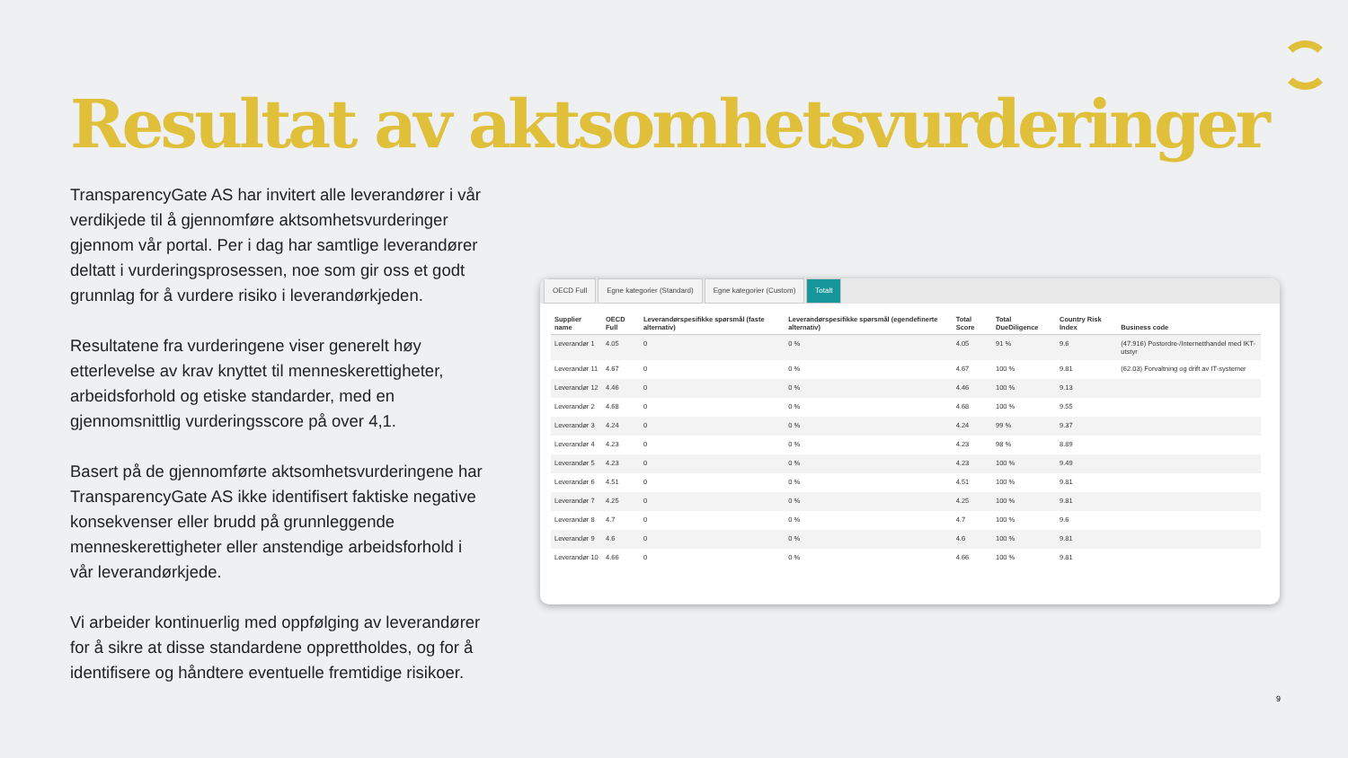Resultat av aktsomhetsvurderinger
TransparencyGate AS har invitert alle leverandører i vår verdikjede til å gjennomføre aktsomhetsvurderinger gjennom vår portal. Per i dag har samtlige leverandører deltatt i vurderingsprosessen, noe som gir oss et godt grunnlag for å vurdere risiko i leverandørkjeden.
Resultatene fra vurderingene viser generelt høy etterlevelse av krav knyttet til menneskerettigheter, arbeidsforhold og etiske standarder, med en gjennomsnittlig vurderingsscore på over 4,1.
Basert på de gjennomførte aktsomhetsvurderingene har TransparencyGate AS ikke identifisert faktiske negative konsekvenser eller brudd på grunnleggende menneskerettigheter eller anstendige arbeidsforhold i vår leverandørkjede.
Vi arbeider kontinuerlig med oppfølging av leverandører for å sikre at disse standardene opprettholdes, og for å identifisere og håndtere eventuelle fremtidige risikoer.
OECD Full Egne kategorier (Standard) Egne kategorier (Custom) Totalt
| Supplier name | OECD Full | Leverandørspesifikke spørsmål (faste alternativ) | Leverandørspesifikke spørsmål (egendefinerte alternativ) | Total Score | Total DueDiligence | Country Risk Index | Business code |
| --- | --- | --- | --- | --- | --- | --- | --- |
| Leverandør 1 | 4.05 | 0 | 0 % | 4.05 | 91 % | 9.6 | (47.916) Postordre-/Internetthandel med IKT-utstyr |
| Leverandør 11 | 4.67 | 0 | 0 % | 4.67 | 100 % | 9.81 | (62.03) Forvaltning og drift av IT-systemer |
| Leverandør 12 | 4.46 | 0 | 0 % | 4.46 | 100 % | 9.13 | |
| Leverandør 2 | 4.68 | 0 | 0 % | 4.68 | 100 % | 9.55 | |
| Leverandør 3 | 4.24 | 0 | 0 % | 4.24 | 99 % | 9.37 | |
| Leverandør 4 | 4.23 | 0 | 0 % | 4.23 | 98 % | 8.89 | |
| Leverandør 5 | 4.23 | 0 | 0 % | 4.23 | 100 % | 9.49 | |
| Leverandør 6 | 4.51 | 0 | 0 % | 4.51 | 100 % | 9.81 | |
| Leverandør 7 | 4.25 | 0 | 0 % | 4.25 | 100 % | 9.81 | |
| Leverandør 8 | 4.7 | 0 | 0 % | 4.7 | 100 % | 9.6 | |
| Leverandør 9 | 4.6 | 0 | 0 % | 4.6 | 100 % | 9.81 | |
| Leverandør 10 | 4.66 | 0 | 0 % | 4.66 | 100 % | 9.81 | |
9